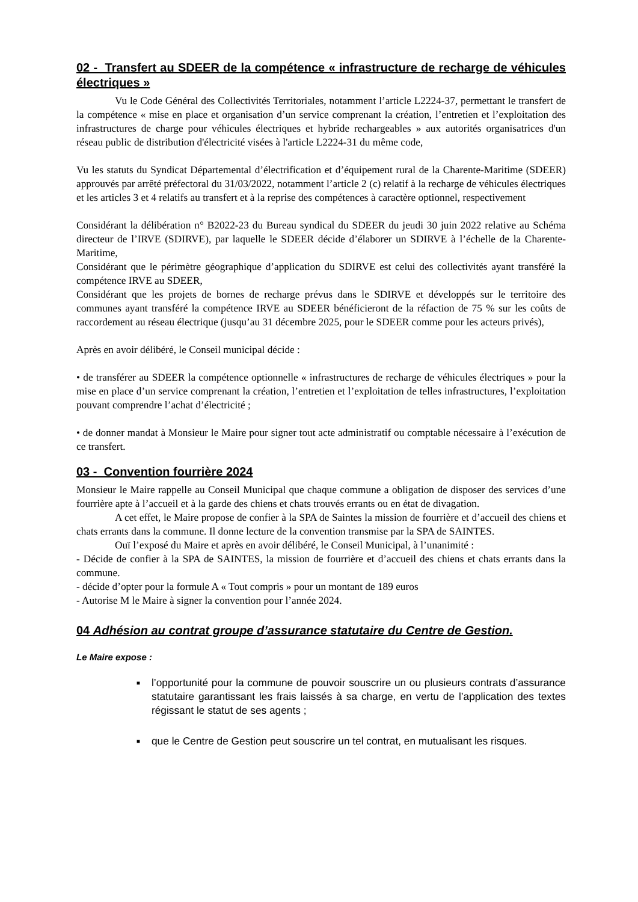02 - Transfert au SDEER de la compétence « infrastructure de recharge de véhicules électriques »
Vu le Code Général des Collectivités Territoriales, notamment l’article L2224-37, permettant le transfert de la compétence « mise en place et organisation d’un service comprenant la création, l’entretien et l’exploitation des infrastructures de charge pour véhicules électriques et hybride rechargeables » aux autorités organisatrices d'un réseau public de distribution d'électricité visées à l'article L2224-31 du même code,
Vu les statuts du Syndicat Départemental d’électrification et d’équipement rural de la Charente-Maritime (SDEER) approuvés par arrêté préfectoral du 31/03/2022, notamment l’article 2 (c) relatif à la recharge de véhicules électriques et les articles 3 et 4 relatifs au transfert et à la reprise des compétences à caractère optionnel, respectivement
Considérant la délibération n° B2022-23 du Bureau syndical du SDEER du jeudi 30 juin 2022 relative au Schéma directeur de l’IRVE (SDIRVE), par laquelle le SDEER décide d’élaborer un SDIRVE à l’échelle de la Charente-Maritime,
Considérant que le périmètre géographique d’application du SDIRVE est celui des collectivités ayant transféré la compétence IRVE au SDEER,
Considérant que les projets de bornes de recharge prévus dans le SDIRVE et développés sur le territoire des communes ayant transféré la compétence IRVE au SDEER bénéficieront de la réfaction de 75 % sur les coûts de raccordement au réseau électrique (jusqu’au 31 décembre 2025, pour le SDEER comme pour les acteurs privés),
Après en avoir délibéré, le Conseil municipal décide :
• de transférer au SDEER la compétence optionnelle « infrastructures de recharge de véhicules électriques » pour la mise en place d’un service comprenant la création, l’entretien et l’exploitation de telles infrastructures, l’exploitation pouvant comprendre l’achat d’électricité ;
• de donner mandat à Monsieur le Maire pour signer tout acte administratif ou comptable nécessaire à l’exécution de ce transfert.
03 - Convention fourrière 2024
Monsieur le Maire rappelle au Conseil Municipal que chaque commune a obligation de disposer des services d’une fourrière apte à l’accueil et à la garde des chiens et chats trouvés errants ou en état de divagation.
A cet effet, le Maire propose de confier à la SPA de Saintes la mission de fourrière et d’accueil des chiens et chats errants dans la commune. Il donne lecture de la convention transmise par la SPA de SAINTES.
Ouï l’exposé du Maire et après en avoir délibéré, le Conseil Municipal, à l’unanimité :
- Décide de confier à la SPA de SAINTES, la mission de fourrière et d’accueil des chiens et chats errants dans la commune.
- décide d’opter pour la formule A « Tout compris » pour un montant de 189 euros
- Autorise M le Maire à signer la convention pour l’année 2024.
04 Adhésion au contrat groupe d’assurance statutaire du Centre de Gestion.
Le Maire expose :
■ l’opportunité pour la commune de pouvoir souscrire un ou plusieurs contrats d’assurance statutaire garantissant les frais laissés à sa charge, en vertu de l’application des textes régissant le statut de ses agents ;
■ que le Centre de Gestion peut souscrire un tel contrat, en mutualisant les risques.